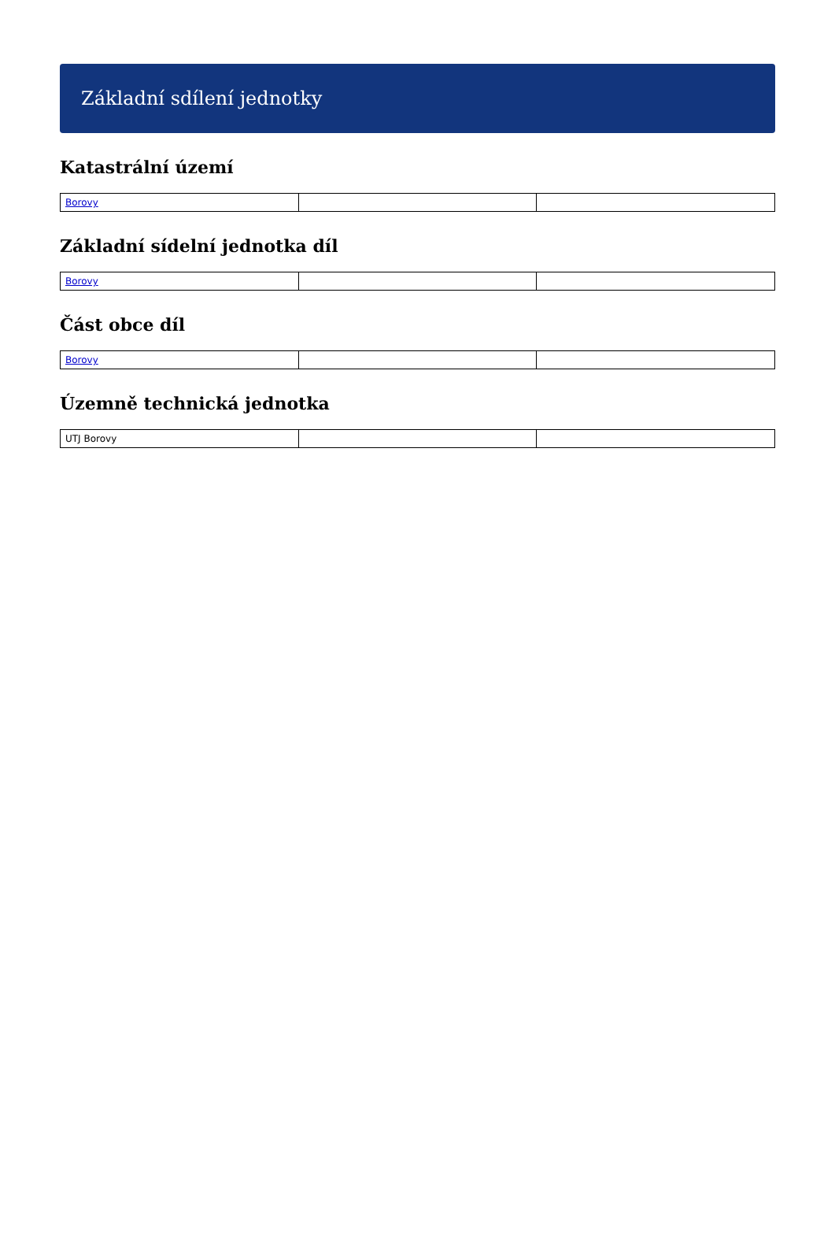Základní sdílení jednotky
Katastrální území
| Borovy | | |
Základní sídelní jednotka díl
| Borovy | | |
Část obce díl
| Borovy | | |
Územně technická jednotka
| UTJ Borovy | | |